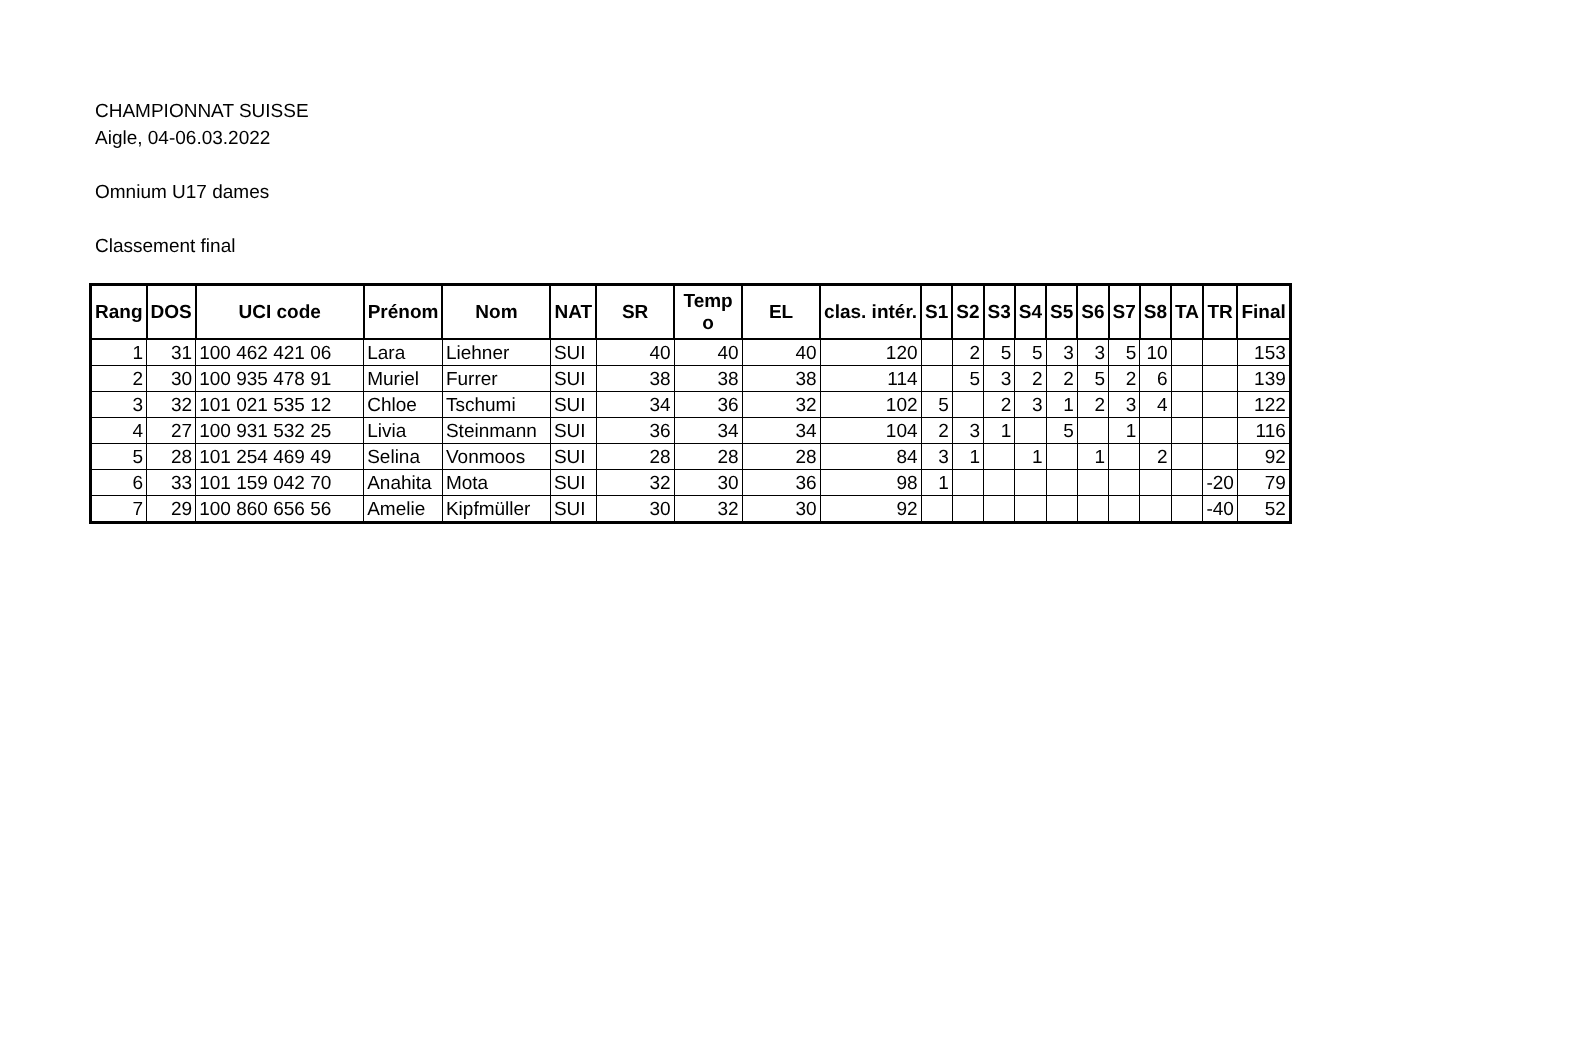CHAMPIONNAT SUISSE
Aigle, 04-06.03.2022
Omnium U17 dames
Classement final
| Rang | DOS | UCI code | Prénom | Nom | NAT | SR | Temp o | EL | clas. intér. | S1 | S2 | S3 | S4 | S5 | S6 | S7 | S8 | TA | TR | Final |
| --- | --- | --- | --- | --- | --- | --- | --- | --- | --- | --- | --- | --- | --- | --- | --- | --- | --- | --- | --- | --- |
| 1 | 31 | 100 462 421 06 | Lara | Liehner | SUI | 40 | 40 | 40 | 120 | | 2 | 5 | 5 | 3 | 3 | 5 | 10 | | | 153 |
| 2 | 30 | 100 935 478 91 | Muriel | Furrer | SUI | 38 | 38 | 38 | 114 | | 5 | 3 | 2 | 2 | 5 | 2 | 6 | | | 139 |
| 3 | 32 | 101 021 535 12 | Chloe | Tschumi | SUI | 34 | 36 | 32 | 102 | 5 | | 2 | 3 | 1 | 2 | 3 | 4 | | | 122 |
| 4 | 27 | 100 931 532 25 | Livia | Steinmann | SUI | 36 | 34 | 34 | 104 | 2 | 3 | 1 | | 5 | | 1 | | | | 116 |
| 5 | 28 | 101 254 469 49 | Selina | Vonmoos | SUI | 28 | 28 | 28 | 84 | 3 | 1 | | 1 | | 1 | | 2 | | | 92 |
| 6 | 33 | 101 159 042 70 | Anahita | Mota | SUI | 32 | 30 | 36 | 98 | 1 | | | | | | | | | -20 | 79 |
| 7 | 29 | 100 860 656 56 | Amelie | Kipfmüller | SUI | 30 | 32 | 30 | 92 | | | | | | | | | | -40 | 52 |